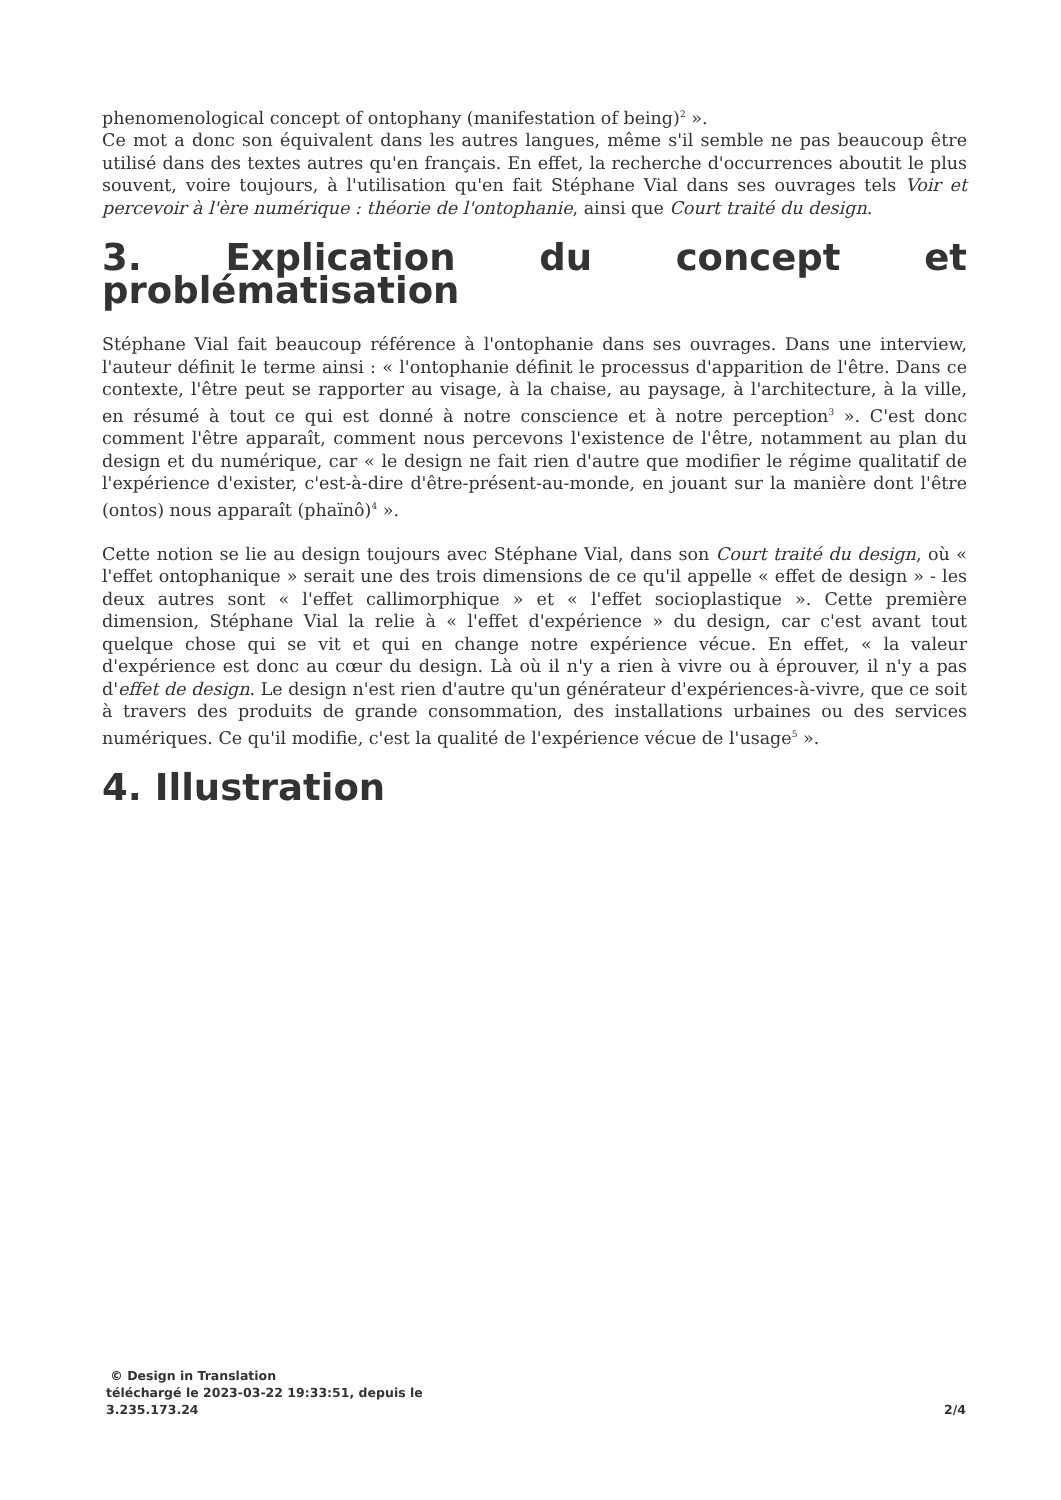phenomenological concept of ontophany (manifestation of being)<sup>2</sup> ».
Ce mot a donc son équivalent dans les autres langues, même s'il semble ne pas beaucoup être utilisé dans des textes autres qu'en français. En effet, la recherche d'occurrences aboutit le plus souvent, voire toujours, à l'utilisation qu'en fait Stéphane Vial dans ses ouvrages tels Voir et percevoir à l'ère numérique : théorie de l'ontophanie, ainsi que Court traité du design.
3. Explication du concept et problématisation
Stéphane Vial fait beaucoup référence à l'ontophanie dans ses ouvrages. Dans une interview, l'auteur définit le terme ainsi : « l'ontophanie définit le processus d'apparition de l'être. Dans ce contexte, l'être peut se rapporter au visage, à la chaise, au paysage, à l'architecture, à la ville, en résumé à tout ce qui est donné à notre conscience et à notre perception<sup>3</sup> ». C'est donc comment l'être apparaît, comment nous percevons l'existence de l'être, notamment au plan du design et du numérique, car « le design ne fait rien d'autre que modifier le régime qualitatif de l'expérience d'exister, c'est-à-dire d'être-présent-au-monde, en jouant sur la manière dont l'être (ontos) nous apparaît (phaïnô)<sup>4</sup> ».
Cette notion se lie au design toujours avec Stéphane Vial, dans son Court traité du design, où « l'effet ontophanique » serait une des trois dimensions de ce qu'il appelle « effet de design » - les deux autres sont « l'effet callimorphique » et « l'effet socioplastique ». Cette première dimension, Stéphane Vial la relie à « l'effet d'expérience » du design, car c'est avant tout quelque chose qui se vit et qui en change notre expérience vécue. En effet, « la valeur d'expérience est donc au cœur du design. Là où il n'y a rien à vivre ou à éprouver, il n'y a pas d'effet de design. Le design n'est rien d'autre qu'un générateur d'expériences-à-vivre, que ce soit à travers des produits de grande consommation, des installations urbaines ou des services numériques. Ce qu'il modifie, c'est la qualité de l'expérience vécue de l'usage<sup>5</sup> ».
4. Illustration
© Design in Translation
téléchargé le 2023-03-22 19:33:51, depuis le
3.235.173.24
2/4